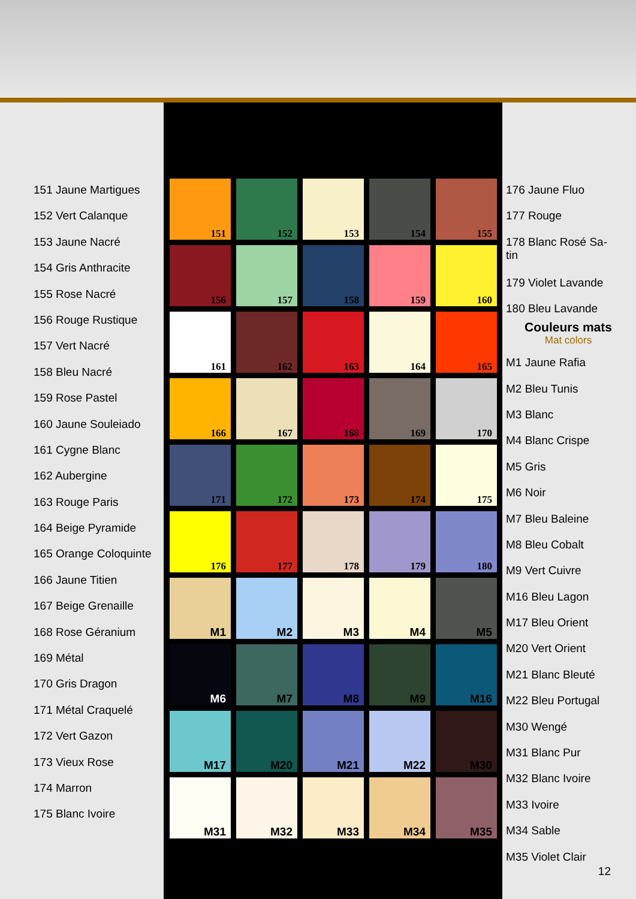151 Jaune Martigues
152 Vert Calanque
153 Jaune Nacré
154 Gris Anthracite
155 Rose Nacré
156 Rouge Rustique
157 Vert Nacré
158 Bleu Nacré
159 Rose Pastel
160 Jaune Souleiado
161 Cygne Blanc
162 Aubergine
163 Rouge Paris
164 Beige Pyramide
165 Orange Coloquinte
166 Jaune Titien
167 Beige Grenaille
168 Rose Géranium
169 Métal
170 Gris Dragon
171 Métal Craquelé
172 Vert Gazon
173 Vieux Rose
174 Marron
175 Blanc Ivoire
151
152
153
154
155
156
157
158
159
160
161
162
163
164
165
166
167
168
169
170
171
172
173
174
175
176
177
178
179
180
M1
M2
M3
M4
M5
M6
M7
M8
M9
M16
M17
M20
M21
M22
M30
M31
M32
M33
M34
M35
176 Jaune Fluo
177 Rouge
178 Blanc Rosé Sa-
tin
179 Violet Lavande
180 Bleu Lavande
Couleurs mats
Mat colors
M1 Jaune Rafia
M2 Bleu Tunis
M3 Blanc
M4 Blanc Crispe
M5 Gris
M6 Noir
M7 Bleu Baleine
M8 Bleu Cobalt
M9 Vert Cuivre
M16 Bleu Lagon
M17 Bleu Orient
M20 Vert Orient
M21 Blanc Bleuté
M22 Bleu Portugal
M30 Wengé
M31 Blanc Pur
M32 Blanc Ivoire
M33 Ivoire
M34 Sable
M35 Violet Clair
12